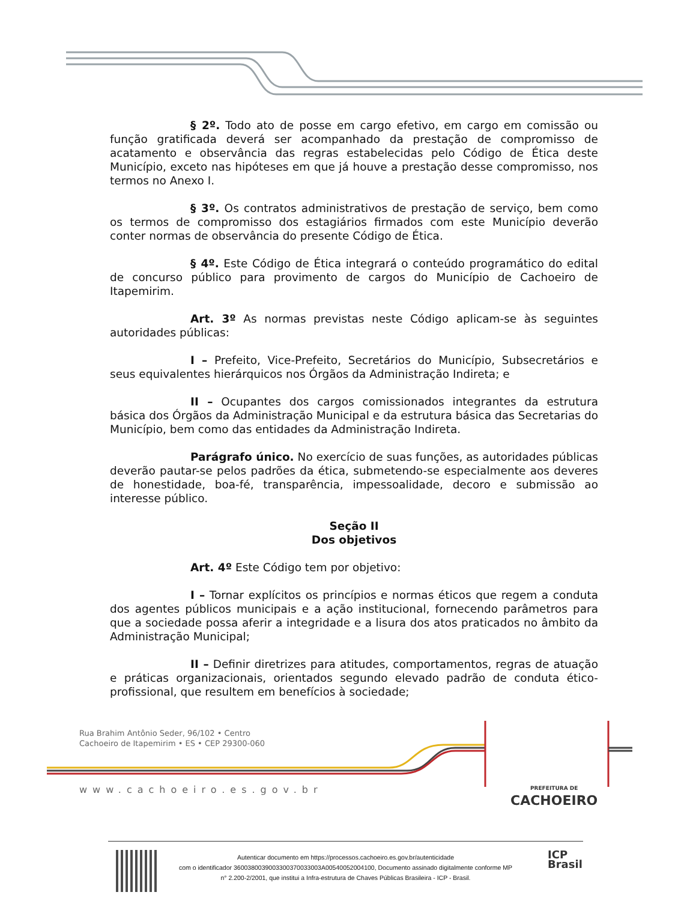§ 2º. Todo ato de posse em cargo efetivo, em cargo em comissão ou função gratificada deverá ser acompanhado da prestação de compromisso de acatamento e observância das regras estabelecidas pelo Código de Ética deste Município, exceto nas hipóteses em que já houve a prestação desse compromisso, nos termos no Anexo I.
§ 3º. Os contratos administrativos de prestação de serviço, bem como os termos de compromisso dos estagiários firmados com este Município deverão conter normas de observância do presente Código de Ética.
§ 4º. Este Código de Ética integrará o conteúdo programático do edital de concurso público para provimento de cargos do Município de Cachoeiro de Itapemirim.
Art. 3º As normas previstas neste Código aplicam-se às seguintes autoridades públicas:
I – Prefeito, Vice-Prefeito, Secretários do Município, Subsecretários e seus equivalentes hierárquicos nos Órgãos da Administração Indireta; e
II – Ocupantes dos cargos comissionados integrantes da estrutura básica dos Órgãos da Administração Municipal e da estrutura básica das Secretarias do Município, bem como das entidades da Administração Indireta.
Parágrafo único. No exercício de suas funções, as autoridades públicas deverão pautar-se pelos padrões da ética, submetendo-se especialmente aos deveres de honestidade, boa-fé, transparência, impessoalidade, decoro e submissão ao interesse público.
Seção II
Dos objetivos
Art. 4º Este Código tem por objetivo:
I – Tornar explícitos os princípios e normas éticos que regem a conduta dos agentes públicos municipais e a ação institucional, fornecendo parâmetros para que a sociedade possa aferir a integridade e a lisura dos atos praticados no âmbito da Administração Municipal;
II – Definir diretrizes para atitudes, comportamentos, regras de atuação e práticas organizacionais, orientados segundo elevado padrão de conduta ético-profissional, que resultem em benefícios à sociedade;
Rua Brahim Antônio Seder, 96/102 • Centro
Cachoeiro de Itapemirim • ES • CEP 29300-060
www.cachoeiro.es.gov.br
PREFEITURA DE
CACHOEIRO
Autenticar documento em https://processos.cachoeiro.es.gov.br/autenticidade
com o identificador 3600380039003300370033003A00540052004100, Documento assinado digitalmente conforme MP
n° 2.200-2/2001, que institui a Infra-estrutura de Chaves Públicas Brasileira - ICP - Brasil.
ICP
Brasil